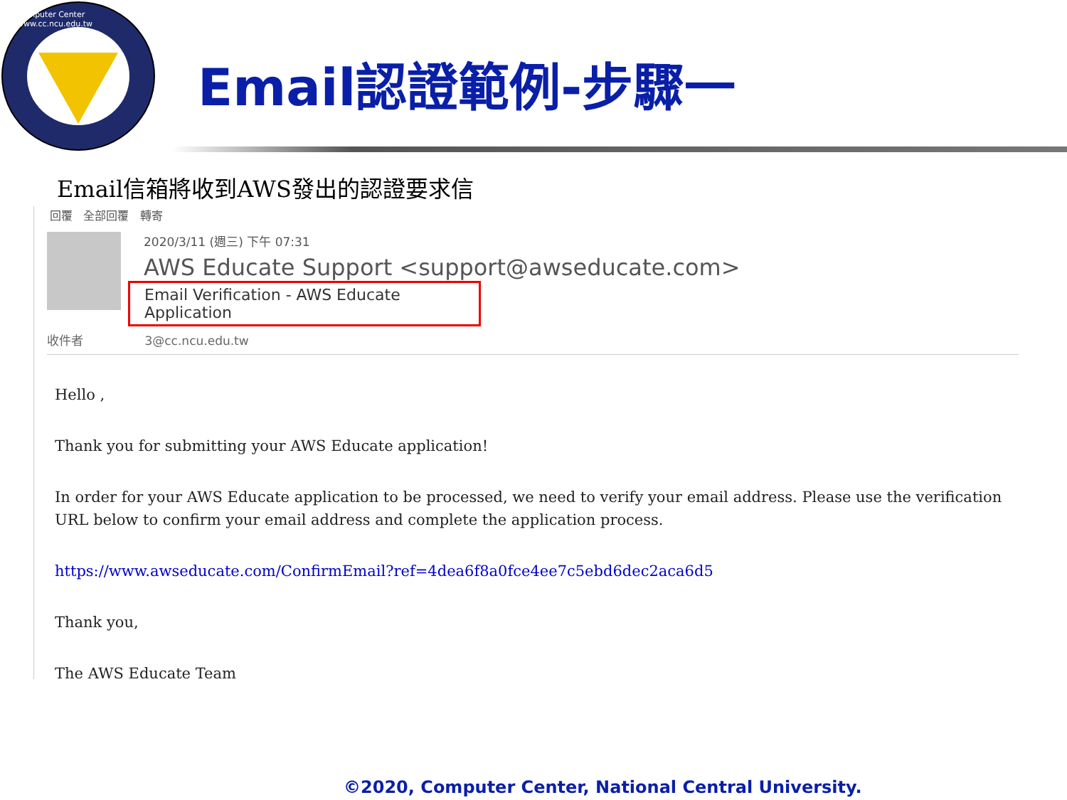Computer Center www.cc.ncu.edu.tw
Email認證範例-步驟一
Email信箱將收到AWS發出的認證要求信
回覆 全部回覆 轉寄
2020/3/11 (週三) 下午 07:31
AWS Educate Support <support@awseducate.com>
Email Verification - AWS Educate Application
收件者 3@cc.ncu.edu.tw
Hello ,
Thank you for submitting your AWS Educate application!
In order for your AWS Educate application to be processed, we need to verify your email address. Please use the verification URL below to confirm your email address and complete the application process.
https://www.awseducate.com/ConfirmEmail?ref=4dea6f8a0fce4ee7c5ebd6dec2aca6d5
Thank you,
The AWS Educate Team
©2020, Computer Center, National Central University.